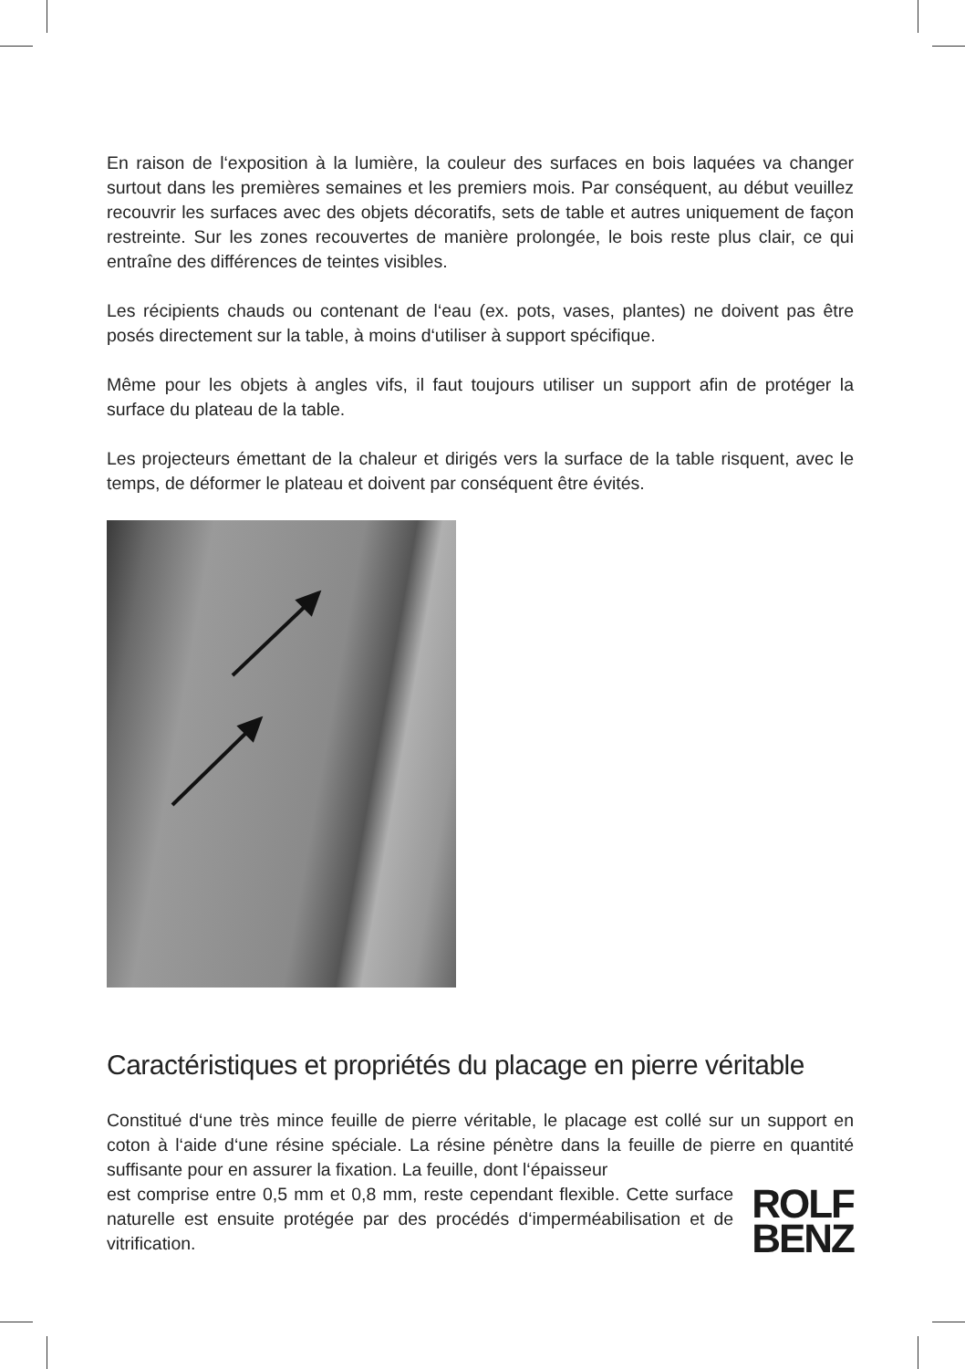En raison de l‘exposition à la lumière, la couleur des surfaces en bois laquées va changer surtout dans les premières semaines et les premiers mois. Par conséquent, au début veuillez recouvrir les surfaces avec des objets décoratifs, sets de table et autres uniquement de façon restreinte. Sur les zones recouvertes de manière prolongée, le bois reste plus clair, ce qui entraîne des différences de teintes visibles.
Les récipients chauds ou contenant de l‘eau (ex. pots, vases, plantes) ne doivent pas être posés directement sur la table, à moins d‘utiliser à support spécifique.
Même pour les objets à angles vifs, il faut toujours utiliser un support afin de protéger la surface du plateau de la table.
Les projecteurs émettant de la chaleur et dirigés vers la surface de la table risquent, avec le temps, de déformer le plateau et doivent par conséquent être évités.
Caractéristiques et propriétés du placage en pierre véritable
Constitué d‘une très mince feuille de pierre véritable, le placage est collé sur un support en coton à l‘aide d‘une résine spéciale. La résine pénètre dans la feuille de pierre en quantité suffisante pour en assurer la fixation. La feuille, dont l‘épaisseur
est comprise entre 0,5 mm et 0,8 mm, reste cependant flexible. Cette surface naturelle est ensuite protégée par des procédés d‘imperméabilisation et de vitrification.
ROLF
BENZ